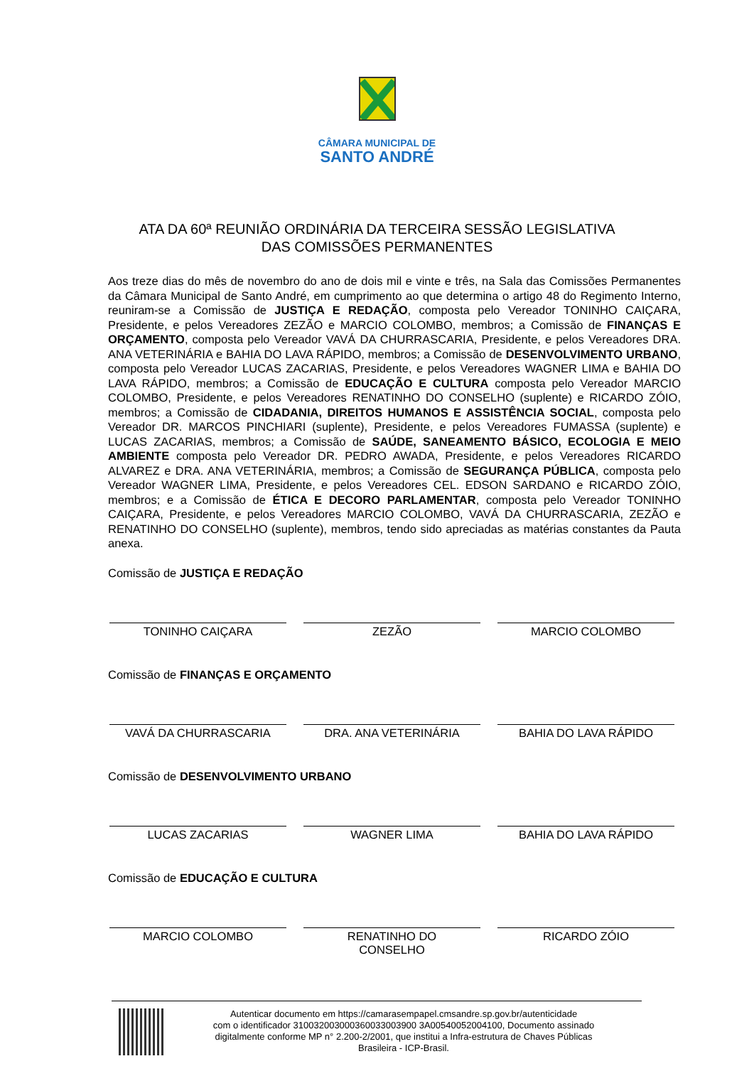CÂMARA MUNICIPAL DE
SANTO ANDRÉ
ATA DA 60ª REUNIÃO ORDINÁRIA DA TERCEIRA SESSÃO LEGISLATIVA
DAS COMISSÕES PERMANENTES
Aos treze dias do mês de novembro do ano de dois mil e vinte e três, na Sala das Comissões Permanentes da Câmara Municipal de Santo André, em cumprimento ao que determina o artigo 48 do Regimento Interno, reuniram-se a Comissão de JUSTIÇA E REDAÇÃO, composta pelo Vereador TONINHO CAIÇARA, Presidente, e pelos Vereadores ZEZÃO e MARCIO COLOMBO, membros; a Comissão de FINANÇAS E ORÇAMENTO, composta pelo Vereador VAVÁ DA CHURRASCARIA, Presidente, e pelos Vereadores DRA. ANA VETERINÁRIA e BAHIA DO LAVA RÁPIDO, membros; a Comissão de DESENVOLVIMENTO URBANO, composta pelo Vereador LUCAS ZACARIAS, Presidente, e pelos Vereadores WAGNER LIMA e BAHIA DO LAVA RÁPIDO, membros; a Comissão de EDUCAÇÃO E CULTURA composta pelo Vereador MARCIO COLOMBO, Presidente, e pelos Vereadores RENATINHO DO CONSELHO (suplente) e RICARDO ZÓIO, membros; a Comissão de CIDADANIA, DIREITOS HUMANOS E ASSISTÊNCIA SOCIAL, composta pelo Vereador DR. MARCOS PINCHIARI (suplente), Presidente, e pelos Vereadores FUMASSA (suplente) e LUCAS ZACARIAS, membros; a Comissão de SAÚDE, SANEAMENTO BÁSICO, ECOLOGIA E MEIO AMBIENTE composta pelo Vereador DR. PEDRO AWADA, Presidente, e pelos Vereadores RICARDO ALVAREZ e DRA. ANA VETERINÁRIA, membros; a Comissão de SEGURANÇA PÚBLICA, composta pelo Vereador WAGNER LIMA, Presidente, e pelos Vereadores CEL. EDSON SARDANO e RICARDO ZÓIO, membros; e a Comissão de ÉTICA E DECORO PARLAMENTAR, composta pelo Vereador TONINHO CAIÇARA, Presidente, e pelos Vereadores MARCIO COLOMBO, VAVÁ DA CHURRASCARIA, ZEZÃO e RENATINHO DO CONSELHO (suplente), membros, tendo sido apreciadas as matérias constantes da Pauta anexa.
Comissão de JUSTIÇA E REDAÇÃO
TONINHO CAIÇARA ZEZÃO MARCIO COLOMBO
Comissão de FINANÇAS E ORÇAMENTO
VAVÁ DA CHURRASCARIA DRA. ANA VETERINÁRIA BAHIA DO LAVA RÁPIDO
Comissão de DESENVOLVIMENTO URBANO
LUCAS ZACARIAS WAGNER LIMA BAHIA DO LAVA RÁPIDO
Comissão de EDUCAÇÃO E CULTURA
MARCIO COLOMBO RENATINHO DO
CONSELHO
RICARDO ZÓIO
Autenticar documento em https://camarasempapel.cmsandre.sp.gov.br/autenticidade
com o identificador 310032003000360033003900 3A00540052004100, Documento assinado
digitalmente conforme MP n° 2.200-2/2001, que institui a Infra-estrutura de Chaves Públicas
Brasileira - ICP-Brasil.